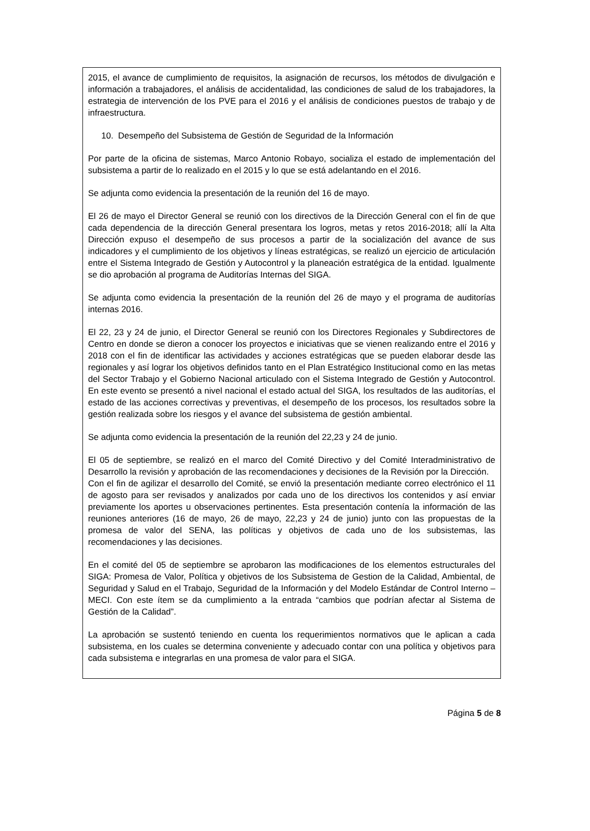2015, el avance de cumplimiento de requisitos, la asignación de recursos, los métodos de divulgación e información a trabajadores, el análisis de accidentalidad, las condiciones de salud de los trabajadores, la estrategia de intervención de los PVE para el 2016 y el análisis de condiciones puestos de trabajo y de infraestructura.
10. Desempeño del Subsistema de Gestión de Seguridad de la Información
Por parte de la oficina de sistemas, Marco Antonio Robayo, socializa el estado de implementación del subsistema a partir de lo realizado en el 2015 y lo que se está adelantando en el 2016.
Se adjunta como evidencia la presentación de la reunión del 16 de mayo.
El 26 de mayo el Director General se reunió con los directivos de la Dirección General con el fin de que cada dependencia de la dirección General presentara los logros, metas y retos 2016-2018; allí la Alta Dirección expuso el desempeño de sus procesos a partir de la socialización del avance de sus indicadores y el cumplimiento de los objetivos y líneas estratégicas, se realizó un ejercicio de articulación entre el Sistema Integrado de Gestión y Autocontrol y la planeación estratégica de la entidad. Igualmente se dio aprobación al programa de Auditorías Internas del SIGA.
Se adjunta como evidencia la presentación de la reunión del 26 de mayo y el programa de auditorías internas 2016.
El 22, 23 y 24 de junio, el Director General se reunió con los Directores Regionales y Subdirectores de Centro en donde se dieron a conocer los proyectos e iniciativas que se vienen realizando entre el 2016 y 2018 con el fin de identificar las actividades y acciones estratégicas que se pueden elaborar desde las regionales y así lograr los objetivos definidos tanto en el Plan Estratégico Institucional como en las metas del Sector Trabajo y el Gobierno Nacional articulado con el Sistema Integrado de Gestión y Autocontrol. En este evento se presentó a nivel nacional el estado actual del SIGA, los resultados de las auditorías, el estado de las acciones correctivas y preventivas, el desempeño de los procesos, los resultados sobre la gestión realizada sobre los riesgos y el avance del subsistema de gestión ambiental.
Se adjunta como evidencia la presentación de la reunión del 22,23 y 24 de junio.
El 05 de septiembre, se realizó en el marco del Comité Directivo y del Comité Interadministrativo de Desarrollo la revisión y aprobación de las recomendaciones y decisiones de la Revisión por la Dirección.
Con el fin de agilizar el desarrollo del Comité, se envió la presentación mediante correo electrónico el 11 de agosto para ser revisados y analizados por cada uno de los directivos los contenidos y así enviar previamente los aportes u observaciones pertinentes. Esta presentación contenía la información de las reuniones anteriores (16 de mayo, 26 de mayo, 22,23 y 24 de junio) junto con las propuestas de la promesa de valor del SENA, las políticas y objetivos de cada uno de los subsistemas, las recomendaciones y las decisiones.
En el comité del 05 de septiembre se aprobaron las modificaciones de los elementos estructurales del SIGA: Promesa de Valor, Política y objetivos de los Subsistema de Gestion de la Calidad, Ambiental, de Seguridad y Salud en el Trabajo, Seguridad de la Información y del Modelo Estándar de Control Interno – MECI. Con este ítem se da cumplimiento a la entrada “cambios que podrían afectar al Sistema de Gestión de la Calidad”.
La aprobación se sustentó teniendo en cuenta los requerimientos normativos que le aplican a cada subsistema, en los cuales se determina conveniente y adecuado contar con una política y objetivos para cada subsistema e integrarlas en una promesa de valor para el SIGA.
Página 5 de 8